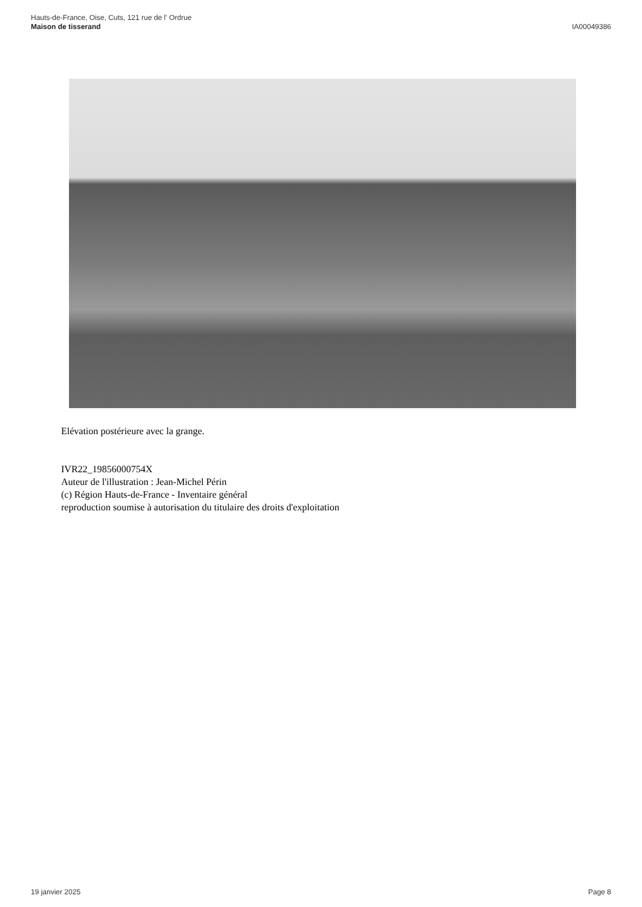Hauts-de-France, Oise, Cuts, 121 rue de l' Ordrue
Maison de tisserand
IA00049386
Elévation postérieure avec la grange.
IVR22_19856000754X
Auteur de l'illustration : Jean-Michel Périn
(c) Région Hauts-de-France - Inventaire général
reproduction soumise à autorisation du titulaire des droits d'exploitation
19 janvier 2025 Page 8